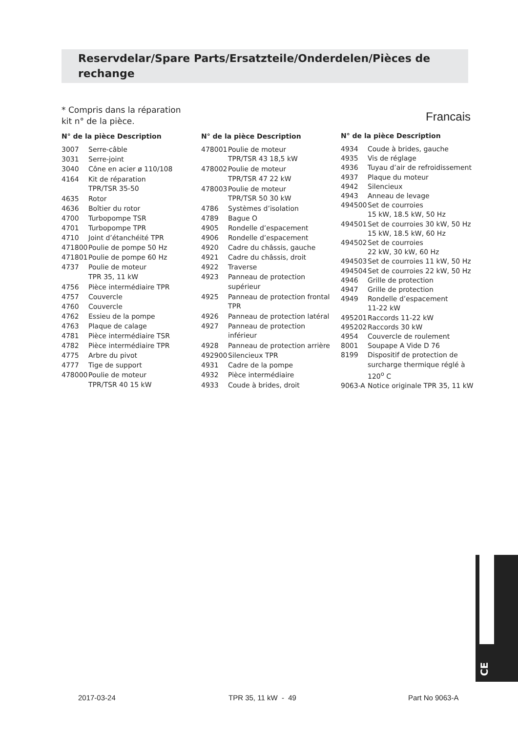Reservdelar/Spare Parts/Ersatzteile/Onderdelen/Pièces de rechange
* Compris dans la réparation
kit n° de la pièce.
Francais
| N° de la pièce Description | |
| --- | --- |
| 3007 | Serre-câble |
| 3031 | Serre-joint |
| 3040 | Cône en acier ø 110/108 |
| 4164 | Kit de réparation TPR/TSR 35-50 |
| 4635 | Rotor |
| 4636 | Boîtier du rotor |
| 4700 | Turbopompe TSR |
| 4701 | Turbopompe TPR |
| 4710 | Joint d’étanchéité TPR |
| 471800 | Poulie de pompe 50 Hz |
| 471801 | Poulie de pompe 60 Hz |
| 4737 | Poulie de moteur TPR 35, 11 kW |
| 4756 | Pièce intermédiaire TPR |
| 4757 | Couvercle |
| 4760 | Couvercle |
| 4762 | Essieu de la pompe |
| 4763 | Plaque de calage |
| 4781 | Pièce intermédiaire TSR |
| 4782 | Pièce intermédiaire TPR |
| 4775 | Arbre du pivot |
| 4777 | Tige de support |
| 478000 | Poulie de moteur TPR/TSR 40 15 kW |
| N° de la pièce Description | |
| --- | --- |
| 478001 | Poulie de moteur TPR/TSR 43 18,5 kW |
| 478002 | Poulie de moteur TPR/TSR 47 22 kW |
| 478003 | Poulie de moteur TPR/TSR 50 30 kW |
| 4786 | Systèmes d’isolation |
| 4789 | Bague O |
| 4905 | Rondelle d’espacement |
| 4906 | Rondelle d’espacement |
| 4920 | Cadre du châssis, gauche |
| 4921 | Cadre du châssis, droit |
| 4922 | Traverse |
| 4923 | Panneau de protection supérieur |
| 4925 | Panneau de protection frontal TPR |
| 4926 | Panneau de protection latéral |
| 4927 | Panneau de protection inférieur |
| 4928 | Panneau de protection arrière |
| 492900 | Silencieux TPR |
| 4931 | Cadre de la pompe |
| 4932 | Pièce intermédiaire |
| 4933 | Coude à brides, droit |
| N° de la pièce Description | |
| --- | --- |
| 4934 | Coude à brides, gauche |
| 4935 | Vis de réglage |
| 4936 | Tuyau d’air de refroidissement |
| 4937 | Plaque du moteur |
| 4942 | Silencieux |
| 4943 | Anneau de levage |
| 494500 | Set de courroies 15 kW, 18.5 kW, 50 Hz |
| 494501 | Set de courroies 30 kW, 50 Hz 15 kW, 18.5 kW, 60 Hz |
| 494502 | Set de courroies 22 kW, 30 kW, 60 Hz |
| 494503 | Set de courroies 11 kW, 50 Hz |
| 494504 | Set de courroies 22 kW, 50 Hz |
| 4946 | Grille de protection |
| 4947 | Grille de protection |
| 4949 | Rondelle d’espacement 11-22 kW |
| 495201 | Raccords 11-22 kW |
| 495202 | Raccords 30 kW |
| 4954 | Couvercle de roulement |
| 8001 | Soupape A Vide D 76 |
| 8199 | Dispositif de protection de surcharge thermique réglé à 120<sup>o</sup> C |
| 9063-A | Notice originale TPR 35, 11 kW |
CE
2017-03-24 TPR 35, 11 kW - 49 Part No 9063-A